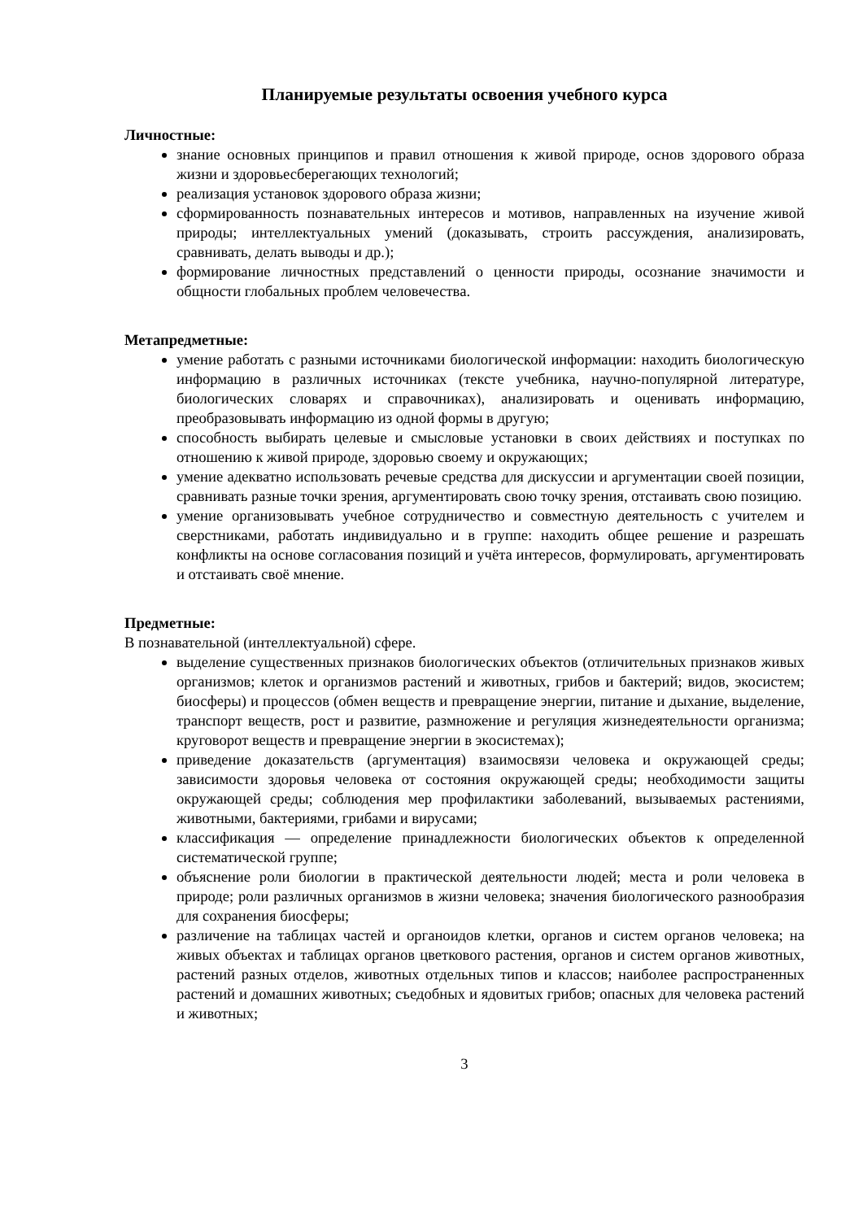Планируемые результаты освоения учебного курса
Личностные:
знание основных принципов и правил отношения к живой природе, основ здорового образа жизни и здоровьесберегающих технологий;
реализация установок здорового образа жизни;
сформированность познавательных интересов и мотивов, направленных на изучение живой природы; интеллектуальных умений (доказывать, строить рассуждения, анализировать, сравнивать, делать выводы и др.);
формирование личностных представлений о ценности природы, осознание значимости и общности глобальных проблем человечества.
Метапредметные:
умение работать с разными источниками биологической информации: находить биологическую информацию в различных источниках (тексте учебника, научно-популярной литературе, биологических словарях и справочниках), анализировать и оценивать информацию, преобразовывать информацию из одной формы в другую;
способность выбирать целевые и смысловые установки в своих действиях и поступках по отношению к живой природе, здоровью своему и окружающих;
умение адекватно использовать речевые средства для дискуссии и аргументации своей позиции, сравнивать разные точки зрения, аргументировать свою точку зрения, отстаивать свою позицию.
умение организовывать учебное сотрудничество и совместную деятельность с учителем и сверстниками, работать индивидуально и в группе: находить общее решение и разрешать конфликты на основе согласования позиций и учёта интересов, формулировать, аргументировать и отстаивать своё мнение.
Предметные:
В познавательной (интеллектуальной) сфере.
выделение существенных признаков биологических объектов (отличительных признаков живых организмов; клеток и организмов растений и животных, грибов и бактерий; видов, экосистем; биосферы) и процессов (обмен веществ и превращение энергии, питание и дыхание, выделение, транспорт веществ, рост и развитие, размножение и регуляция жизнедеятельности организма; круговорот веществ и превращение энергии в экосистемах);
приведение доказательств (аргументация) взаимосвязи человека и окружающей среды; зависимости здоровья человека от состояния окружающей среды; необходимости защиты окружающей среды; соблюдения мер профилактики заболеваний, вызываемых растениями, животными, бактериями, грибами и вирусами;
классификация — определение принадлежности биологических объектов к определенной систематической группе;
объяснение роли биологии в практической деятельности людей; места и роли человека в природе; роли различных организмов в жизни человека; значения биологического разнообразия для сохранения биосферы;
различение на таблицах частей и органоидов клетки, органов и систем органов человека; на живых объектах и таблицах органов цветкового растения, органов и систем органов животных, растений разных отделов, животных отдельных типов и классов; наиболее распространенных растений и домашних животных; съедобных и ядовитых грибов; опасных для человека растений и животных;
3